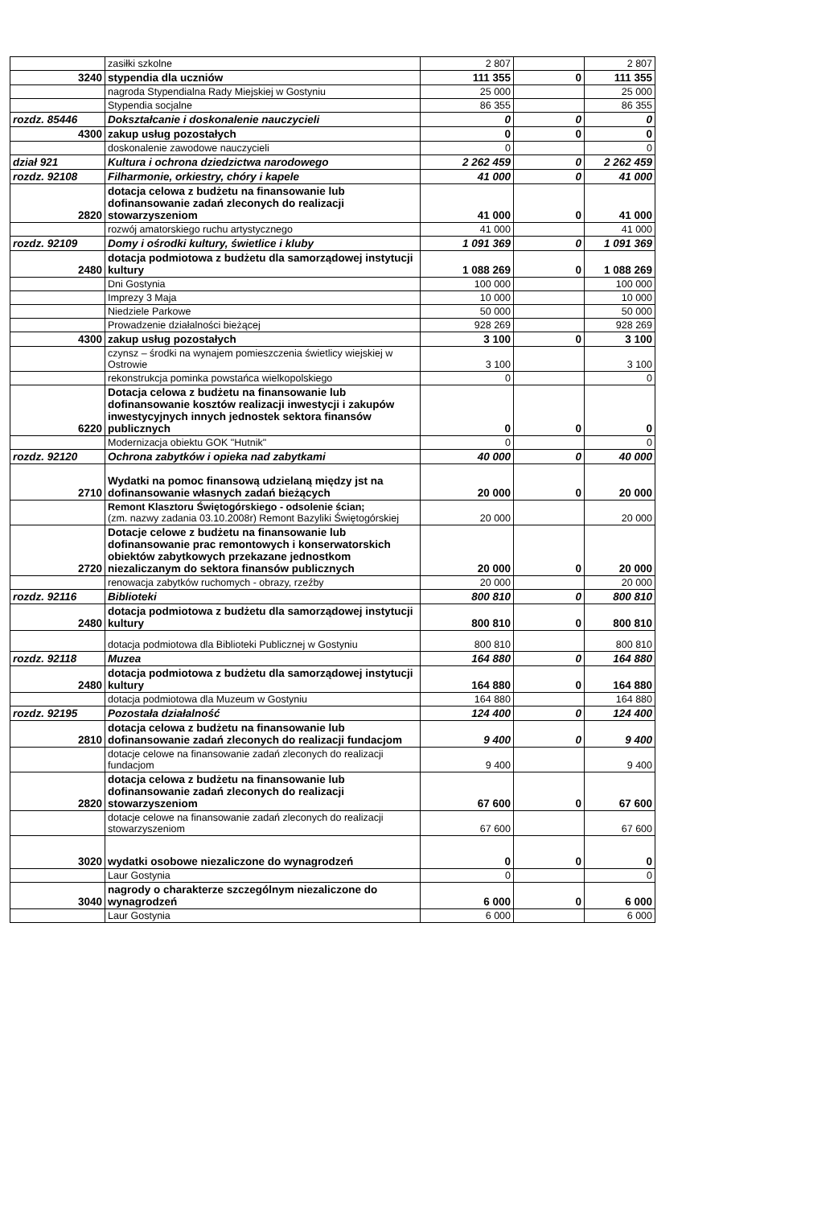| | zasiłki szkolne | 2 807 | | 2 807 |
| 3240 | stypendia dla uczniów | 111 355 | 0 | 111 355 |
| | nagroda Stypendialna Rady Miejskiej w Gostyniu | 25 000 | | 25 000 |
| | Stypendia socjalne | 86 355 | | 86 355 |
| rozdz. 85446 | Dokształcanie i doskonalenie nauczycieli | 0 | 0 | 0 |
| 4300 | zakup usług pozostałych | 0 | 0 | 0 |
| | doskonalenie zawodowe nauczycieli | 0 | | 0 |
| dział 921 | Kultura i ochrona dziedzictwa narodowego | 2 262 459 | 0 | 2 262 459 |
| rozdz. 92108 | Filharmonie, orkiestry, chóry i kapele | 41 000 | 0 | 41 000 |
| 2820 | dotacja celowa z budżetu na finansowanie lub dofinansowanie zadań zleconych do realizacji stowarzyszeniom | 41 000 | 0 | 41 000 |
| | rozwój amatorskiego ruchu artystycznego | 41 000 | | 41 000 |
| rozdz. 92109 | Domy i ośrodki kultury, świetlice i kluby | 1 091 369 | 0 | 1 091 369 |
| 2480 | dotacja podmiotowa z budżetu dla samorządowej instytucji kultury | 1 088 269 | 0 | 1 088 269 |
| | Dni Gostynia | 100 000 | | 100 000 |
| | Imprezy 3 Maja | 10 000 | | 10 000 |
| | Niedziele Parkowe | 50 000 | | 50 000 |
| | Prowadzenie działalności bieżącej | 928 269 | | 928 269 |
| 4300 | zakup usług pozostałych | 3 100 | 0 | 3 100 |
| | czynsz – środki na wynajem pomieszczenia świetlicy wiejskiej w Ostrowie | 3 100 | | 3 100 |
| | rekonstrukcja pominka powstańca wielkopolskiego | 0 | | 0 |
| 6220 | Dotacja celowa z budżetu na finansowanie lub dofinansowanie kosztów realizacji inwestycji i zakupów inwestycyjnych innych jednostek sektora finansów publicznych | 0 | 0 | 0 |
| | Modernizacja obiektu GOK "Hutnik" | 0 | | 0 |
| rozdz. 92120 | Ochrona zabytków i opieka nad zabytkami | 40 000 | 0 | 40 000 |
| 2710 | Wydatki na pomoc finansową udzielaną między jst na dofinansowanie własnych zadań bieżących | 20 000 | 0 | 20 000 |
| | Remont Klasztoru Świętogórskiego - odsolenie ścian; (zm. nazwy zadania 03.10.2008r) Remont Bazyliki Świętogórskiej | 20 000 | | 20 000 |
| 2720 | Dotacje celowe z budżetu na finansowanie lub dofinansowanie prac remontowych i konserwatorskich obiektów zabytkowych przekazane jednostkom niezaliczanym do sektora finansów publicznych | 20 000 | 0 | 20 000 |
| | renowacja zabytków ruchomych - obrazy, rzeźby | 20 000 | | 20 000 |
| rozdz. 92116 | Biblioteki | 800 810 | 0 | 800 810 |
| 2480 | dotacja podmiotowa z budżetu dla samorządowej instytucji kultury | 800 810 | 0 | 800 810 |
| | dotacja podmiotowa dla Biblioteki Publicznej w Gostyniu | 800 810 | | 800 810 |
| rozdz. 92118 | Muzea | 164 880 | 0 | 164 880 |
| 2480 | dotacja podmiotowa z budżetu dla samorządowej instytucji kultury | 164 880 | 0 | 164 880 |
| | dotacja podmiotowa dla Muzeum w Gostyniu | 164 880 | | 164 880 |
| rozdz. 92195 | Pozostała działalność | 124 400 | 0 | 124 400 |
| 2810 | dotacja celowa z budżetu na finansowanie lub dofinansowanie zadań zleconych do realizacji fundacjom | 9 400 | 0 | 9 400 |
| | dotacje celowe na finansowanie zadań zleconych do realizacji fundacjom | 9 400 | | 9 400 |
| 2820 | dotacja celowa z budżetu na finansowanie lub dofinansowanie zadań zleconych do realizacji stowarzyszeniom | 67 600 | 0 | 67 600 |
| | dotacje celowe na finansowanie zadań zleconych do realizacji stowarzyszeniom | 67 600 | | 67 600 |
| 3020 | wydatki osobowe niezaliczone do wynagrodzeń | 0 | 0 | 0 |
| | Laur Gostynia | 0 | | 0 |
| 3040 | nagrody o charakterze szczególnym niezaliczone do wynagrodzeń | 6 000 | 0 | 6 000 |
| | Laur Gostynia | 6 000 | | 6 000 |